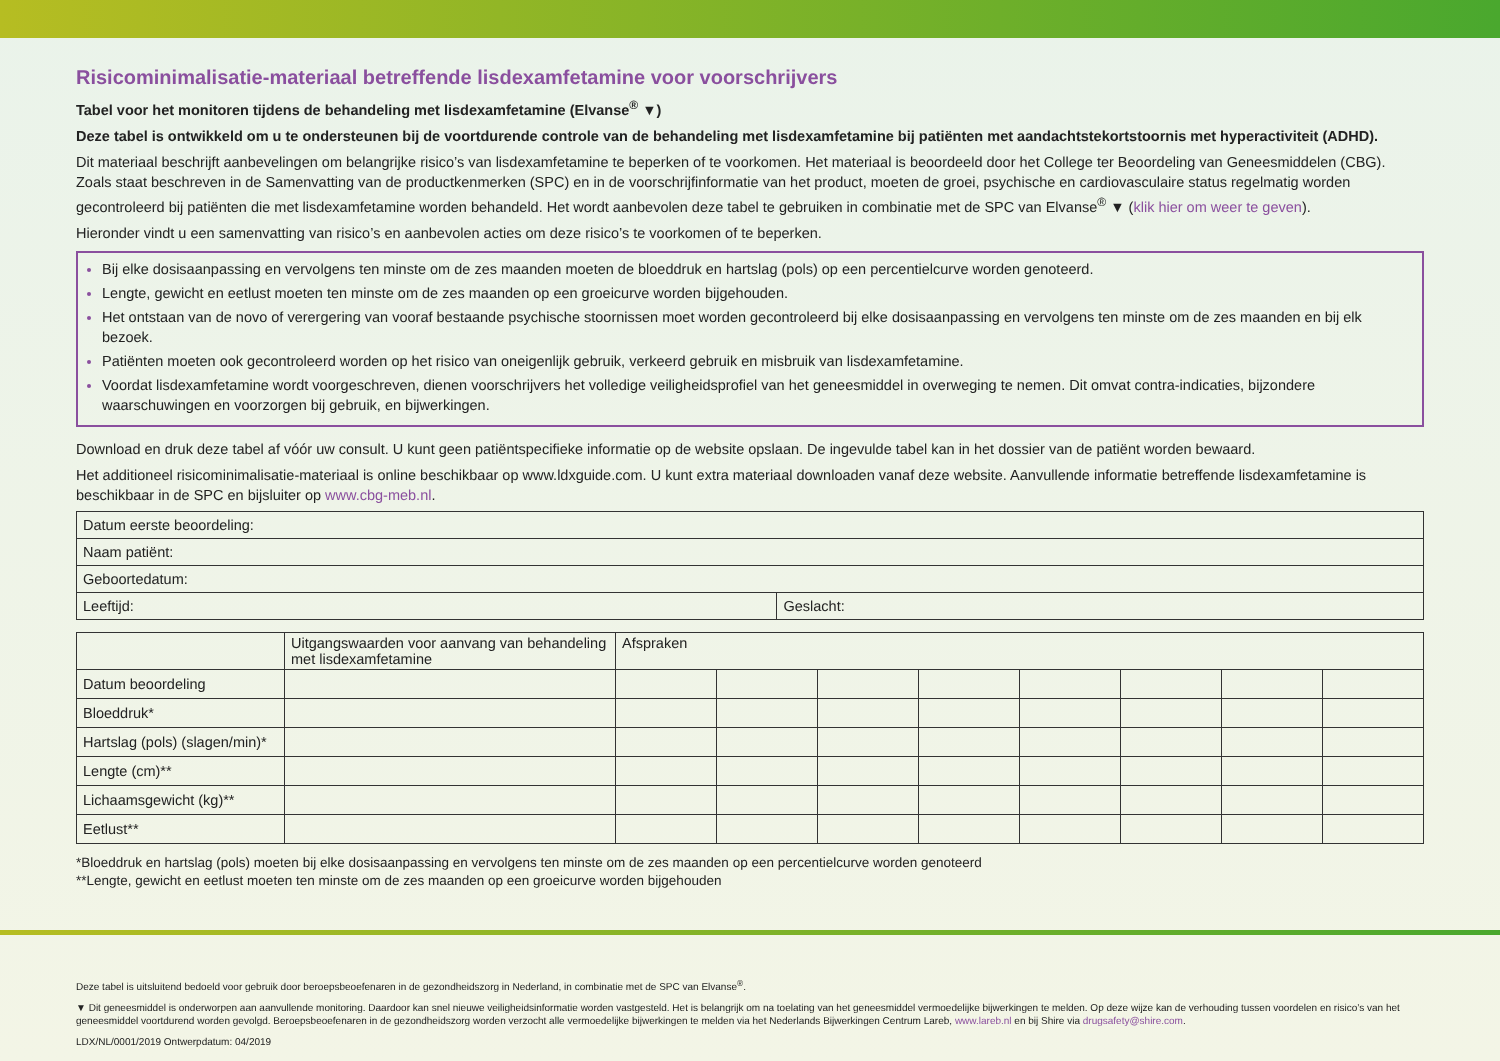Risicominimalisatie-materiaal betreffende lisdexamfetamine voor voorschrijvers
Tabel voor het monitoren tijdens de behandeling met lisdexamfetamine (Elvanse<sup>®</sup> ▼)
Deze tabel is ontwikkeld om u te ondersteunen bij de voortdurende controle van de behandeling met lisdexamfetamine bij patiënten met aandachtstekortstoornis met hyperactiviteit (ADHD).
Dit materiaal beschrijft aanbevelingen om belangrijke risico’s van lisdexamfetamine te beperken of te voorkomen. Het materiaal is beoordeeld door het College ter Beoordeling van Geneesmiddelen (CBG). Zoals staat beschreven in de Samenvatting van de productkenmerken (SPC) en in de voorschrijfinformatie van het product, moeten de groei, psychische en cardiovasculaire status regelmatig worden gecontroleerd bij patiënten die met lisdexamfetamine worden behandeld. Het wordt aanbevolen deze tabel te gebruiken in combinatie met de SPC van Elvanse<sup>®</sup> ▼ (klik hier om weer te geven).
Hieronder vindt u een samenvatting van risico’s en aanbevolen acties om deze risico’s te voorkomen of te beperken.
Bij elke dosisaanpassing en vervolgens ten minste om de zes maanden moeten de bloeddruk en hartslag (pols) op een percentielcurve worden genoteerd.
Lengte, gewicht en eetlust moeten ten minste om de zes maanden op een groeicurve worden bijgehouden.
Het ontstaan van de novo of verergering van vooraf bestaande psychische stoornissen moet worden gecontroleerd bij elke dosisaanpassing en vervolgens ten minste om de zes maanden en bij elk bezoek.
Patiënten moeten ook gecontroleerd worden op het risico van oneigenlijk gebruik, verkeerd gebruik en misbruik van lisdexamfetamine.
Voordat lisdexamfetamine wordt voorgeschreven, dienen voorschrijvers het volledige veiligheidsprofiel van het geneesmiddel in overweging te nemen. Dit omvat contra-indicaties, bijzondere waarschuwingen en voorzorgen bij gebruik, en bijwerkingen.
Download en druk deze tabel af vóór uw consult. U kunt geen patiëntspecifieke informatie op de website opslaan. De ingevulde tabel kan in het dossier van de patiënt worden bewaard.
Het additioneel risicominimalisatie-materiaal is online beschikbaar op www.ldxguide.com. U kunt extra materiaal downloaden vanaf deze website. Aanvullende informatie betreffende lisdexamfetamine is beschikbaar in de SPC en bijsluiter op www.cbg-meb.nl.
| Datum eerste beoordeling: | |
| Naam patiënt: | |
| Geboortedatum: | |
| Leeftijd: | Geslacht: |
| | Uitgangswaarden voor aanvang van behandeling met lisdexamfetamine | Afspraken | | | | | | | |
| Datum beoordeling | | | | | | | | | |
| Bloeddruk* | | | | | | | | | |
| Hartslag (pols) (slagen/min)* | | | | | | | | | |
| Lengte (cm)** | | | | | | | | | |
| Lichaamsgewicht (kg)** | | | | | | | | | |
| Eetlust** | | | | | | | | | |
*Bloeddruk en hartslag (pols) moeten bij elke dosisaanpassing en vervolgens ten minste om de zes maanden op een percentielcurve worden genoteerd
**Lengte, gewicht en eetlust moeten ten minste om de zes maanden op een groeicurve worden bijgehouden
Deze tabel is uitsluitend bedoeld voor gebruik door beroepsbeoefenaren in de gezondheidszorg in Nederland, in combinatie met de SPC van Elvanse<sup>®</sup>.
▼ Dit geneesmiddel is onderworpen aan aanvullende monitoring. Daardoor kan snel nieuwe veiligheidsinformatie worden vastgesteld. Het is belangrijk om na toelating van het geneesmiddel vermoedelijke bijwerkingen te melden. Op deze wijze kan de verhouding tussen voordelen en risico’s van het geneesmiddel voortdurend worden gevolgd. Beroepsbeoefenaren in de gezondheidszorg worden verzocht alle vermoedelijke bijwerkingen te melden via het Nederlands Bijwerkingen Centrum Lareb, www.lareb.nl en bij Shire via drugsafety@shire.com.
LDX/NL/0001/2019 Ontwerpdatum: 04/2019